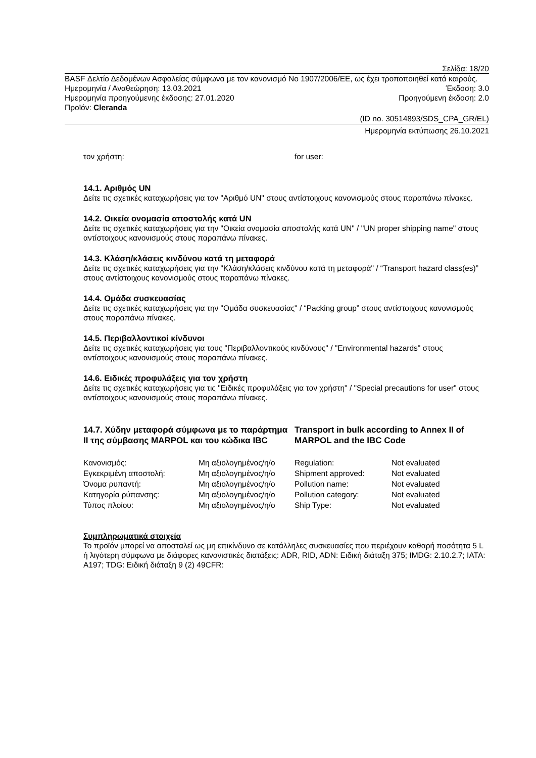Σελίδα: 18/20
BASF Δελτίο Δεδομένων Ασφαλείας σύμφωνα με τον κανονισμό No 1907/2006/ΕΕ, ως έχει τροποποιηθεί κατά καιρούς.
Ημερομηνία / Αναθεώρηση: 13.03.2021 Έκδοση: 3.0
Ημερομηνία προηγούμενης έκδοσης: 27.01.2020 Προηγούμενη έκδοση: 2.0
Προϊόν: Cleranda
(ID no. 30514893/SDS_CPA_GR/EL)
Ημερομηνία εκτύπωσης 26.10.2021
τον χρήστη: for user:
14.1. Αριθμός UN
Δείτε τις σχετικές καταχωρήσεις για τον "Αριθμό UN" στους αντίστοιχους κανονισμούς στους παραπάνω πίνακες.
14.2. Οικεία ονομασία αποστολής κατά UN
Δείτε τις σχετικές καταχωρήσεις για την "Οικεία ονομασία αποστολής κατά UN" / "UN proper shipping name" στους αντίστοιχους κανονισμούς στους παραπάνω πίνακες.
14.3. Κλάση/κλάσεις κινδύνου κατά τη μεταφορά
Δείτε τις σχετικές καταχωρήσεις για την "Κλάση/κλάσεις κινδύνου κατά τη μεταφορά" / “Transport hazard class(es)” στους αντίστοιχους κανονισμούς στους παραπάνω πίνακες.
14.4. Ομάδα συσκευασίας
Δείτε τις σχετικές καταχωρήσεις για την "Ομάδα συσκευασίας" / “Packing group” στους αντίστοιχους κανονισμούς στους παραπάνω πίνακες.
14.5. Περιβαλλοντικοί κίνδυνοι
Δείτε τις σχετικές καταχωρήσεις για τους "Περιβαλλοντικούς κινδύνους" / "Environmental hazards" στους αντίστοιχους κανονισμούς στους παραπάνω πίνακες.
14.6. Ειδικές προφυλάξεις για τον χρήστη
Δείτε τις σχετικές καταχωρήσεις για τις "Ειδικές προφυλάξεις για τον χρήστη" / "Special precautions for user" στους αντίστοιχους κανονισμούς στους παραπάνω πίνακες.
14.7. Χύδην μεταφορά σύμφωνα με το παράρτημα II της σύμβασης MARPOL και του κώδικα IBC
Transport in bulk according to Annex II of MARPOL and the IBC Code
| Κανονισμός: | Μη αξιολογημένος/η/ο | Regulation: | Not evaluated |
| Εγκεκριμένη αποστολή: | Μη αξιολογημένος/η/ο | Shipment approved: | Not evaluated |
| Όνομα ρυπαντή: | Μη αξιολογημένος/η/ο | Pollution name: | Not evaluated |
| Κατηγορία ρύπανσης: | Μη αξιολογημένος/η/ο | Pollution category: | Not evaluated |
| Τύπος πλοίου: | Μη αξιολογημένος/η/ο | Ship Type: | Not evaluated |
Συμπληρωματικά στοιχεία
Το προϊόν μπορεί να αποσταλεί ως μη επικίνδυνο σε κατάλληλες συσκευασίες που περιέχουν καθαρή ποσότητα 5 L ή λιγότερη σύμφωνα με διάφορες κανονιστικές διατάξεις: ADR, RID, ADN: Ειδική διάταξη 375; IMDG: 2.10.2.7; IATA: A197; TDG: Ειδική διάταξη 9 (2) 49CFR: